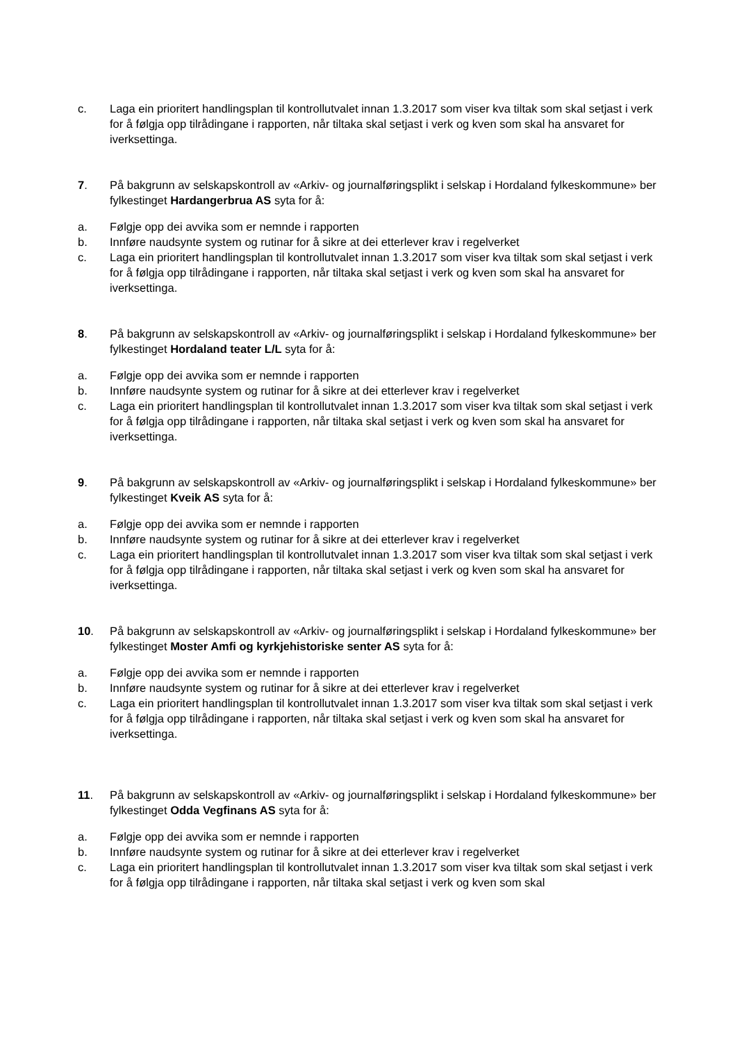c. Laga ein prioritert handlingsplan til kontrollutvalet innan 1.3.2017 som viser kva tiltak som skal setjast i verk for å følgja opp tilrådingane i rapporten, når tiltaka skal setjast i verk og kven som skal ha ansvaret for iverksettinga.
7. På bakgrunn av selskapskontroll av «Arkiv- og journalføringsplikt i selskap i Hordaland fylkeskommune» ber fylkestinget Hardangerbrua AS syta for å:
a. Følgje opp dei avvika som er nemnde i rapporten
b. Innføre naudsynte system og rutinar for å sikre at dei etterlever krav i regelverket
c. Laga ein prioritert handlingsplan til kontrollutvalet innan 1.3.2017 som viser kva tiltak som skal setjast i verk for å følgja opp tilrådingane i rapporten, når tiltaka skal setjast i verk og kven som skal ha ansvaret for iverksettinga.
8. På bakgrunn av selskapskontroll av «Arkiv- og journalføringsplikt i selskap i Hordaland fylkeskommune» ber fylkestinget Hordaland teater L/L syta for å:
a. Følgje opp dei avvika som er nemnde i rapporten
b. Innføre naudsynte system og rutinar for å sikre at dei etterlever krav i regelverket
c. Laga ein prioritert handlingsplan til kontrollutvalet innan 1.3.2017 som viser kva tiltak som skal setjast i verk for å følgja opp tilrådingane i rapporten, når tiltaka skal setjast i verk og kven som skal ha ansvaret for iverksettinga.
9. På bakgrunn av selskapskontroll av «Arkiv- og journalføringsplikt i selskap i Hordaland fylkeskommune» ber fylkestinget Kveik AS syta for å:
a. Følgje opp dei avvika som er nemnde i rapporten
b. Innføre naudsynte system og rutinar for å sikre at dei etterlever krav i regelverket
c. Laga ein prioritert handlingsplan til kontrollutvalet innan 1.3.2017 som viser kva tiltak som skal setjast i verk for å følgja opp tilrådingane i rapporten, når tiltaka skal setjast i verk og kven som skal ha ansvaret for iverksettinga.
10. På bakgrunn av selskapskontroll av «Arkiv- og journalføringsplikt i selskap i Hordaland fylkeskommune» ber fylkestinget Moster Amfi og kyrkjehistoriske senter AS syta for å:
a. Følgje opp dei avvika som er nemnde i rapporten
b. Innføre naudsynte system og rutinar for å sikre at dei etterlever krav i regelverket
c. Laga ein prioritert handlingsplan til kontrollutvalet innan 1.3.2017 som viser kva tiltak som skal setjast i verk for å følgja opp tilrådingane i rapporten, når tiltaka skal setjast i verk og kven som skal ha ansvaret for iverksettinga.
11. På bakgrunn av selskapskontroll av «Arkiv- og journalføringsplikt i selskap i Hordaland fylkeskommune» ber fylkestinget Odda Vegfinans AS syta for å:
a. Følgje opp dei avvika som er nemnde i rapporten
b. Innføre naudsynte system og rutinar for å sikre at dei etterlever krav i regelverket
c. Laga ein prioritert handlingsplan til kontrollutvalet innan 1.3.2017 som viser kva tiltak som skal setjast i verk for å følgja opp tilrådingane i rapporten, når tiltaka skal setjast i verk og kven som skal